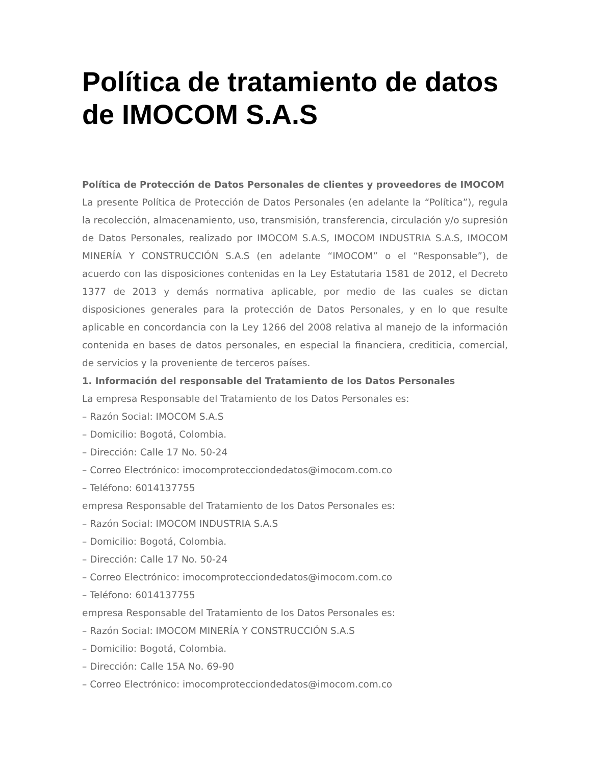Política de tratamiento de datos de IMOCOM S.A.S
Política de Protección de Datos Personales de clientes y proveedores de IMOCOM
La presente Política de Protección de Datos Personales (en adelante la “Política”), regula la recolección, almacenamiento, uso, transmisión, transferencia, circulación y/o supresión de Datos Personales, realizado por IMOCOM S.A.S, IMOCOM INDUSTRIA S.A.S, IMOCOM MINERÍA Y CONSTRUCCIÓN S.A.S (en adelante “IMOCOM” o el “Responsable”), de acuerdo con las disposiciones contenidas en la Ley Estatutaria 1581 de 2012, el Decreto 1377 de 2013 y demás normativa aplicable, por medio de las cuales se dictan disposiciones generales para la protección de Datos Personales, y en lo que resulte aplicable en concordancia con la Ley 1266 del 2008 relativa al manejo de la información contenida en bases de datos personales, en especial la financiera, crediticia, comercial, de servicios y la proveniente de terceros países.
1. Información del responsable del Tratamiento de los Datos Personales
La empresa Responsable del Tratamiento de los Datos Personales es:
– Razón Social: IMOCOM S.A.S
– Domicilio: Bogotá, Colombia.
– Dirección: Calle 17 No. 50-24
– Correo Electrónico: imocomprotecciondedatos@imocom.com.co
– Teléfono: 6014137755
empresa Responsable del Tratamiento de los Datos Personales es:
– Razón Social: IMOCOM INDUSTRIA S.A.S
– Domicilio: Bogotá, Colombia.
– Dirección: Calle 17 No. 50-24
– Correo Electrónico: imocomprotecciondedatos@imocom.com.co
– Teléfono: 6014137755
empresa Responsable del Tratamiento de los Datos Personales es:
– Razón Social: IMOCOM MINERÍA Y CONSTRUCCIÓN S.A.S
– Domicilio: Bogotá, Colombia.
– Dirección: Calle 15A No. 69-90
– Correo Electrónico: imocomprotecciondedatos@imocom.com.co